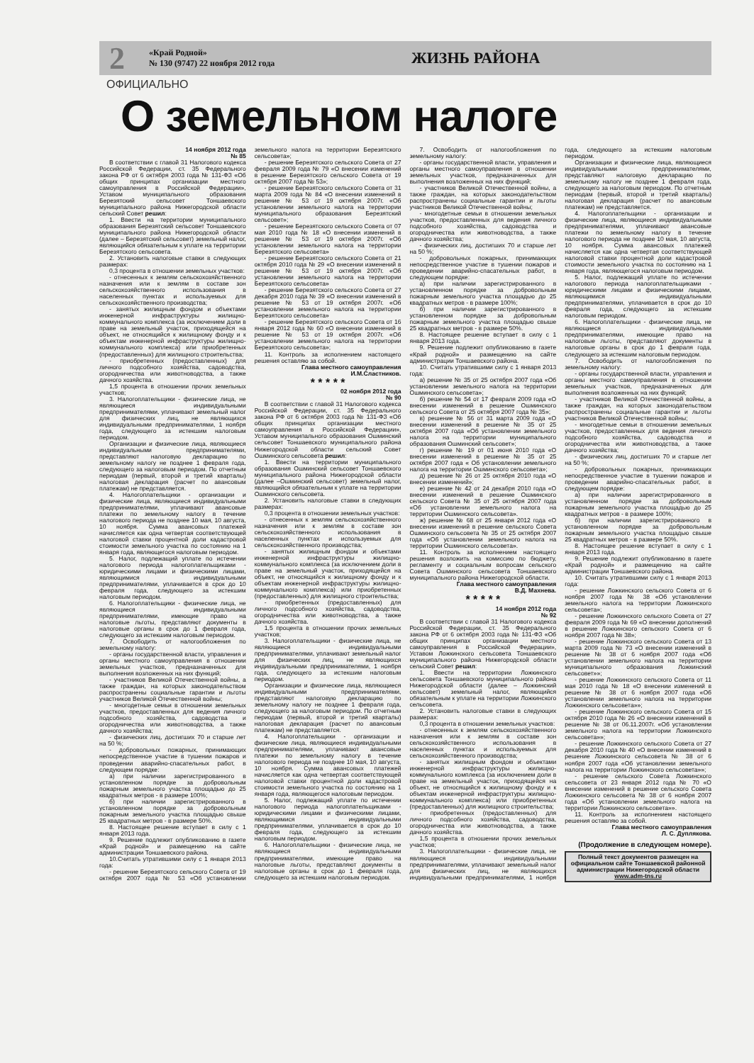2
«Край Родной»
№ 130 (9747) 22 ноября 2012 года
ЖИЗНЬ РАЙОНА
ОФИЦИАЛЬНО
О земельном налоге
14 ноября 2012 года
№ 85
В соответствии с главой 31 Налогового кодекса Российской Федерации, ст. 35 Федерального закона РФ от 6 октября 2003 года № 131-ФЗ «Об общих принципах организации местного самоуправления в Российской Федерации», Уставом муниципального образования Березятский сельсовет Тоншаевского муниципального района Нижегородской области сельский Совет решил:
1. Ввести на территории муниципального образования Березятский сельсовет Тоншаевского муниципального района Нижегородской области (далее – Березятский сельсовет) земельный налог, являющийся обязательным к уплате на территории Березятского сельсовета.
2. Установить налоговые ставки в следующих размерах:
0,3 процента в отношении земельных участков:
- отнесенных к землям сельскохозяйственного назначения или к землям в составе зон сельскохозяйственного использования в населенных пунктах и используемых для сельскохозяйственного производства;
- занятых жилищным фондом и объектами инженерной инфраструктуры жилищно-коммунального комплекса (за исключением доли в праве на земельный участок, приходящейся на объект, не относящийся к жилищному фонду и к объектам инженерной инфраструктуры жилищно-коммунального комплекса) или приобретенных (предоставленных) для жилищного строительства;
- приобретенных (предоставленных) для личного подсобного хозяйства, садоводства, огородничества или животноводства, а также дачного хозяйства.
1,5 процента в отношении прочих земельных участков;
3. Налогоплательщики - физические лица, не являющиеся индивидуальными предпринимателями, уплачивают земельный налог для физических лиц, не являющихся индивидуальными предпринимателями, 1 ноября года, следующего за истекшим налоговым периодом.
Организации и физические лица, являющиеся индивидуальными предпринимателями, представляют налоговую декларацию по земельному налогу не позднее 1 февраля года, следующего за налоговым периодом. По отчетным периодам (первый, второй и третий кварталы) налоговая декларация (расчет по авансовым платежам) не представляется.
4. Налогоплательщики - организации и физические лица, являющиеся индивидуальными предпринимателями, уплачивают авансовые платежи по земельному налогу в течение налогового периода не позднее 10 мая, 10 августа, 10 ноября. Сумма авансовых платежей начисляется как одна четвертая соответствующей налоговой ставки процентной доли кадастровой стоимости земельного участка по состоянию на 1 января года, являющегося налоговым периодом.
5. Налог, подлежащий уплате по истечении налогового периода налогоплательщиками - юридическими лицами и физическими лицами, являющимися индивидуальными предпринимателями, уплачивается в срок до 10 февраля года, следующего за истекшим налоговым периодом.
6. Налогоплательщики - физические лица, не являющиеся индивидуальными предпринимателями, имеющие право на налоговые льготы, представляют документы в налоговые органы в срок до 1 февраля года, следующего за истекшим налоговым периодом.
7. Освободить от налогообложения по земельному налогу:
- органы государственной власти, управления и органы местного самоуправления в отношении земельных участков, предназначенных для выполнения возложенных на них функций;
- участников Великой Отечественной войны, а также граждан, на которых законодательством распространены социальные гарантии и льготы участников Великой Отечественной войны;
- многодетные семьи в отношении земельных участков, предоставленных для ведения личного подсобного хозяйства, садоводства и огородничества или животноводства, а также дачного хозяйства;
- физических лиц, достигших 70 и старше лет на 50 %;
- добровольных пожарных, принимающих непосредственное участие в тушении пожаров и проведении аварийно-спасательных работ, в следующем порядке:
а) при наличии зарегистрированного в установленном порядке за добровольным пожарным земельного участка площадью до 25 квадратных метров - в размере 100%;
б) при наличии зарегистрированного в установленном порядке за добровольным пожарным земельного участка площадью свыше 25 квадратных метров - в размере 50%.
8. Настоящее решение вступает в силу с 1 января 2013 года.
9. Решение подлежит опубликованию в газете «Край родной» и размещению на сайте администрации Тоншаевского района.
10.Считать утратившими силу с 1 января 2013 года:
- решение Березятского сельского Совета от 19 октября 2007 года № 53 «Об установлении земельного налога на территории Березятского сельсовета»;
- решение Березятского сельского Совета от 27 февраля 2009 года № 79 «О внесении изменений в решение Березятского сельского Совета от 19 октября 2007 года № 53»;
- решение Березятского сельского Совета от 31 марта 2009 года № 84 «О внесении изменений в решение № 53 от 19 октября 2007г. «Об установлении земельного налога на территории муниципального образования Березятский сельсовет»;
- решение Березятского сельского Совета от 07 мая 2010 года № 18 «О внесении изменений в решение № 53 от 19 октября 2007г. «Об установлении земельного налога на территории Березятского сельсовета»
- решение Березятского сельского Совета от 21 октября 2010 года № 29 «О внесении изменений в решение № 53 от 19 октября 2007г. «Об установлении земельного налога на территории Березятского сельсовета»
- решение Березятского сельского Совета от 27 декабря 2010 года № 39 «О внесении изменений в решение № 53 от 19 октября 2007г. «Об установлении земельного налога на территории Березятского сельсовета»
- решение Березятского сельского Совета от 16 января 2012 года № 60 «О внесении изменений в решение № 53 от 19 октября 2007г. «Об установлении земельного налога на территории Березятского сельсовета»;
11. Контроль за исполнением настоящего решения оставляю за собой.
Глава местного самоуправления
И.М.Сластников.
* * * * *
02 ноября 2012 года
№ 90
В соответствии с главой 31 Налогового кодекса Российской Федерации, ст. 35 Федерального закона РФ от 6 октября 2003 года № 131-ФЗ «Об общих принципах организации местного самоуправления в Российской Федерации», Уставом муниципального образования Ошминский сельсовет Тоншаевского муниципального района Нижегородской области сельский Совет Ошминского сельсовета решил:
1. Ввести на территории муниципального образования Ошминский сельсовет Тоншаевского муниципального района Нижегородской области (далее –Ошминский сельсовет) земельный налог, являющийся обязательным к уплате на территории Ошминского сельсовета.
2. Установить налоговые ставки в следующих размерах:
0,3 процента в отношении земельных участков:
- отнесенных к землям сельскохозяйственного назначения или к землям в составе зон сельскохозяйственного использования в населенных пунктах и используемых для сельскохозяйственного производства;
- занятых жилищным фондом и объектами инженерной инфраструктуры жилищно-коммунального комплекса (за исключением доли в праве на земельный участок, приходящейся на объект, не относящийся к жилищному фонду и к объектам инженерной инфраструктуры жилищно-коммунального комплекса) или приобретенных (предоставленных) для жилищного строительства;
- приобретенных (предоставленных) для личного подсобного хозяйства, садоводства, огородничества или животноводства, а также дачного хозяйства.
1,5 процента в отношении прочих земельных участков;
3. Налогоплательщики - физические лица, не являющиеся индивидуальными предпринимателями, уплачивают земельный налог для физических лиц, не являющихся индивидуальными предпринимателями, 1 ноября года, следующего за истекшим налоговым периодом.
Организации и физические лица, являющиеся индивидуальными предпринимателями, представляют налоговую декларацию по земельному налогу не позднее 1 февраля года, следующего за налоговым периодом. По отчетным периодам (первый, второй и третий кварталы) налоговая декларация (расчет по авансовым платежам) не представляется.
4. Налогоплательщики - организации и физические лица, являющиеся индивидуальными предпринимателями, уплачивают авансовые платежи по земельному налогу в течение налогового периода не позднее 10 мая, 10 августа, 10 ноября. Сумма авансовых платежей начисляется как одна четвертая соответствующей налоговой ставки процентной доли кадастровой стоимости земельного участка по состоянию на 1 января года, являющегося налоговым периодом.
5. Налог, подлежащий уплате по истечении налогового периода налогоплательщиками - юридическими лицами и физическими лицами, являющимися индивидуальными предпринимателями, уплачивается в срок до 10 февраля года, следующего за истекшим налоговым периодом.
6. Налогоплательщики - физические лица, не являющиеся индивидуальными предпринимателями, имеющие право на налоговые льготы, представляют документы в налоговые органы в срок до 1 февраля года, следующего за истекшим налоговым периодом.
7. Освободить от налогообложения по земельному налогу:
- органы государственной власти, управления и органы местного самоуправления в отношении земельных участков, предназначенных для выполнения возложенных на них функций;
- участников Великой Отечественной войны, а также граждан, на которых законодательством распространены социальные гарантии и льготы участников Великой Отечественной войны;
- многодетные семьи в отношении земельных участков, предоставленных для ведения личного подсобного хозяйства, садоводства и огородничества или животноводства, а также дачного хозяйства;
- физических лиц, достигших 70 и старше лет на 50 %;
- добровольных пожарных, принимающих непосредственное участие в тушении пожаров и проведении аварийно-спасательных работ, в следующем порядке:
а) при наличии зарегистрированного в установленном порядке за добровольным пожарным земельного участка площадью до 25 квадратных метров - в размере 100%;
б) при наличии зарегистрированного в установленном порядке за добровольным пожарным земельного участка площадью свыше 25 квадратных метров - в размере 50%.
8. Настоящее решение вступает в силу с 1 января 2013 года.
9. Решение подлежит опубликованию в газете «Край родной» и размещению на сайте администрации Тоншаевского района.
10. Считать утратившими силу с 1 января 2013 года:
а) решение № 35 от 25 октября 2007 года «Об установлении земельного налога на территории Ошминского сельсовета»;
б) решение № 54 от 17 февраля 2009 года «О внесении изменений в решение Ошминского сельского Совета от 25 октября 2007 года № 35»;
в) решение № 56 от 31 марта 2009 года «О внесении изменений в решение № 35 от 25 октября 2007 года «Об установлении земельного налога на территории муниципального образования Ошминский сельсовет»;
г) решение № 19 от 01 июня 2010 года «О внесении изменений в решение № 35 от 25 октября 2007 года « Об установлении земельного налога на территории Ошминского сельсовета»;
д) решение № 26 от 25 октября 2010 года «О внесении изменений»;
е) решение № 42 от 24 декабря 2010 года «О внесении изменений в решение Ошминского сельского Совета № 35 от 25 октября 2007 года «Об установлении земельного налога на территории Ошминского сельсовета».
ж) решение № 68 от 25 января 2012 года «О внесении изменений в решение сельского Совета Ошминского сельсовета № 35 от 25 октября 2007 года «Об установлении земельного налога на территории Ошминского сельсовета».
11. Контроль за исполнением настоящего решения возложить на комиссию по бюджету, регламенту и социальным вопросам сельского Совета Ошминского сельсовета Тоншаевского муниципального района Нижегородской области.
Глава местного самоуправления
В.Д. Махнева.
* * * * *
14 ноября 2012 года
№ 92
В соответствии с главой 31 Налогового кодекса Российской Федерации, ст. 35 Федерального закона РФ от 6 октября 2003 года № 131-ФЗ «Об общих принципах организации местного самоуправления в Российской Федерации», Уставом Ложкинского сельсовета Тоншаевского муниципального района Нижегородской области сельский Совет решил:
1. Ввести на территории Ложкинского сельсовета Тоншаевского муниципального района Нижегородской области (далее – Ложкинский сельсовет) земельный налог, являющийся обязательным к уплате на территории Ложкинского сельсовета.
2. Установить налоговые ставки в следующих размерах:
0,3 процента в отношении земельных участков:
- отнесенных к землям сельскохозяйственного назначения или к землям в составе зон сельскохозяйственного использования в населенных пунктах и используемых для сельскохозяйственного производства;
- занятых жилищным фондом и объектами инженерной инфраструктуры жилищно-коммунального комплекса (за исключением доли в праве на земельный участок, приходящейся на объект, не относящийся к жилищному фонду и к объектам инженерной инфраструктуры жилищно-коммунального комплекса) или приобретенных (предоставленных) для жилищного строительства;
- приобретенных (предоставленных) для личного подсобного хозяйства, садоводства, огородничества или животноводства, а также дачного хозяйства.
1,5 процента в отношении прочих земельных участков;
3. Налогоплательщики - физические лица, не являющиеся индивидуальными предпринимателями, уплачивают земельный налог для физических лиц, не являющихся индивидуальными предпринимателями, 1 ноября года, следующего за истекшим налоговым периодом.
Организации и физические лица, являющиеся индивидуальными предпринимателями, представляют налоговую декларацию по земельному налогу не позднее 1 февраля года, следующего за налоговым периодом. По отчетным периодам (первый, второй и третий кварталы) налоговая декларация (расчет по авансовым платежам) не представляется.
4. Налогоплательщики - организации и физические лица, являющиеся индивидуальными предпринимателями, уплачивают авансовые платежи по земельному налогу в течение налогового периода не позднее 10 мая, 10 августа, 10 ноября. Сумма авансовых платежей начисляется как одна четвертая соответствующей налоговой ставки процентной доли кадастровой стоимости земельного участка по состоянию на 1 января года, являющегося налоговым периодом.
5. Налог, подлежащий уплате по истечении налогового периода налогоплательщиками - юридическими лицами и физическими лицами, являющимися индивидуальными предпринимателями, уплачивается в срок до 10 февраля года, следующего за истекшим налоговым периодом.
6. Налогоплательщики - физические лица, не являющиеся индивидуальными предпринимателями, имеющие право на налоговые льготы, представляют документы в налоговые органы в срок до 1 февраля года, следующего за истекшим налоговым периодом.
7. Освободить от налогообложения по земельному налогу:
- органы государственной власти, управления и органы местного самоуправления в отношении земельных участков, предназначенных для выполнения возложенных на них функций;
- участников Великой Отечественной войны, а также граждан, на которых законодательством распространены социальные гарантии и льготы участников Великой Отечественной войны;
- многодетные семьи в отношении земельных участков, предоставленных для ведения личного подсобного хозяйства, садоводства и огородничества или животноводства, а также дачного хозяйства;
- физических лиц, достигших 70 и старше лет на 50 %;
- добровольных пожарных, принимающих непосредственное участие в тушении пожаров и проведении аварийно-спасательных работ, в следующем порядке:
а) при наличии зарегистрированного в установленном порядке за добровольным пожарным земельного участка площадью до 25 квадратных метров - в размере 100%;
б) при наличии зарегистрированного в установленном порядке за добровольным пожарным земельного участка площадью свыше 25 квадратных метров - в размере 50%.
8. Настоящее решение вступает в силу с 1 января 2013 года.
9. Решение подлежит опубликованию в газете «Край родной» и размещению на сайте администрации Тоншаевского района.
10. Считать утратившими силу с 1 января 2013 года:
- решение Ложкинского сельского Совета от 6 ноября 2007 года № 38 «Об установлении земельного налога на территории Ложкинского сельсовета»;
- решение Ложкинского сельского Совета от 27 февраля 2009 года № 69 «О внесении дополнений в решение Ложкинского сельского Совета от 6 ноября 2007 года № 38»;
- решение Ложкинского сельского Совета от 13 марта 2009 года № 73 «О внесении изменений в решение № 38 от 6 ноября 2007 года «Об установлении земельного налога на территории муниципального образования Ложкинский сельсовет»»;
- решение Ложкинского сельского Совета от 11 мая 2010 года № 18 «О внесении изменений в решение № 38 от 6 ноября 2007 года «Об установлении земельного налога на территории Ложкинского сельсовета»»;
- решение Ложкинского сельского Совета от 15 октября 2010 года № 26 «О внесении изменений в решение № 38 от 06.11.2007г. «Об установлении земельного налога на территории Ложкинского сельсовета»»;
- решение Ложкинского сельского Совета от 27 декабря 2010 года № 40 «О внесении изменений в решение Ложкинского сельсовета № 38 от 6 ноября 2007 года «Об установлении земельного налога на территории Ложкинского сельсовета»»;
- решение сельского Совета Ложкинского сельсовета от 23 января 2012 года № 70 «О внесении изменений в решение сельского Совета Ложкинского сельсовета № 38 от 6 ноября 2007 года «Об установлении земельного налога на территории Ложкинского сельсовета»».
11. Контроль за исполнением настоящего решения оставляю за собой.
Глава местного самоуправления
Л. С. Дуплякова.
(Продолжение в следующем номере).
Полный текст документов размещен на официальном сайте Тоншаевской районной администрации Нижегородской области www.adm-tns.ru